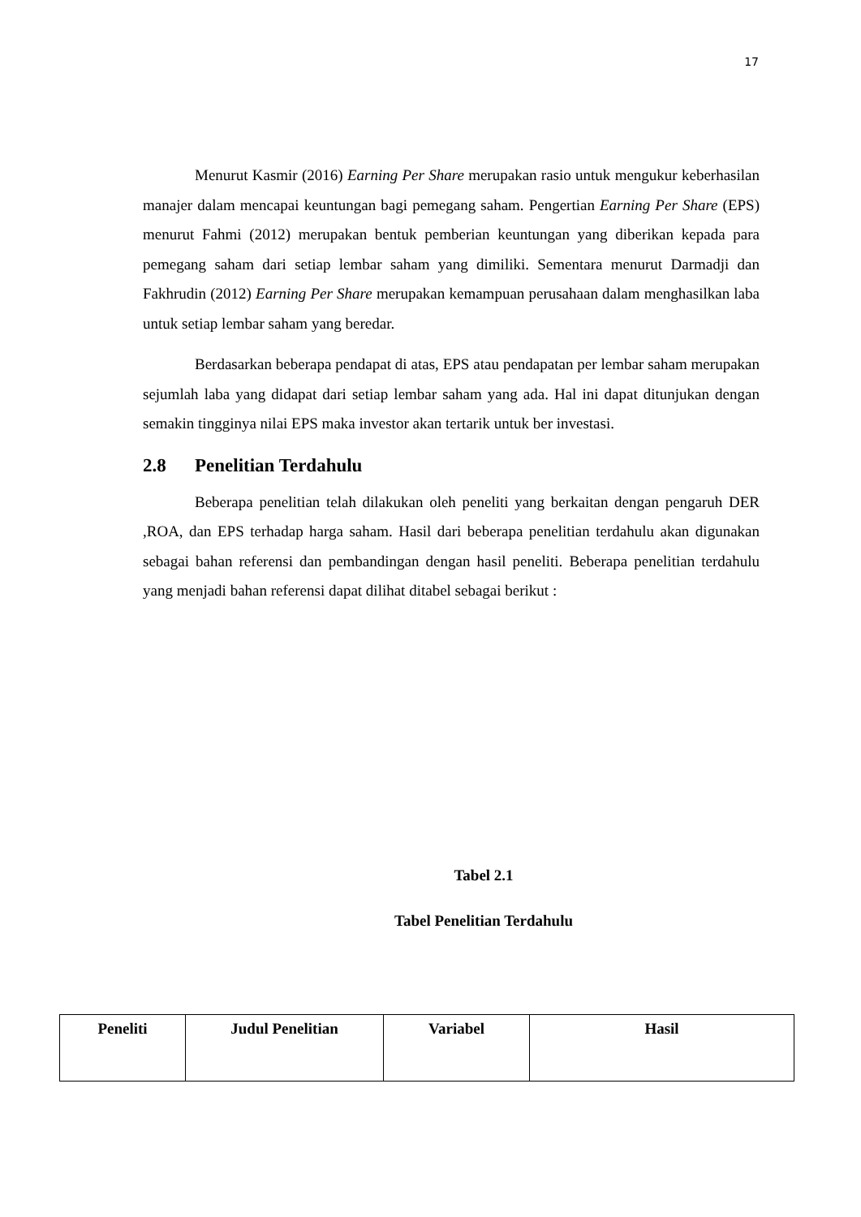17
Menurut Kasmir (2016) Earning Per Share merupakan rasio untuk mengukur keberhasilan manajer dalam mencapai keuntungan bagi pemegang saham. Pengertian Earning Per Share (EPS) menurut Fahmi (2012) merupakan bentuk pemberian keuntungan yang diberikan kepada para pemegang saham dari setiap lembar saham yang dimiliki. Sementara menurut Darmadji dan Fakhrudin (2012) Earning Per Share merupakan kemampuan perusahaan dalam menghasilkan laba untuk setiap lembar saham yang beredar.
Berdasarkan beberapa pendapat di atas, EPS atau pendapatan per lembar saham merupakan sejumlah laba yang didapat dari setiap lembar saham yang ada. Hal ini dapat ditunjukan dengan semakin tingginya nilai EPS maka investor akan tertarik untuk ber investasi.
2.8 Penelitian Terdahulu
Beberapa penelitian telah dilakukan oleh peneliti yang berkaitan dengan pengaruh DER ,ROA, dan EPS terhadap harga saham. Hasil dari beberapa penelitian terdahulu akan digunakan sebagai bahan referensi dan pembandingan dengan hasil peneliti. Beberapa penelitian terdahulu yang menjadi bahan referensi dapat dilihat ditabel sebagai berikut :
Tabel 2.1
Tabel Penelitian Terdahulu
| Peneliti | Judul Penelitian | Variabel | Hasil |
| --- | --- | --- | --- |